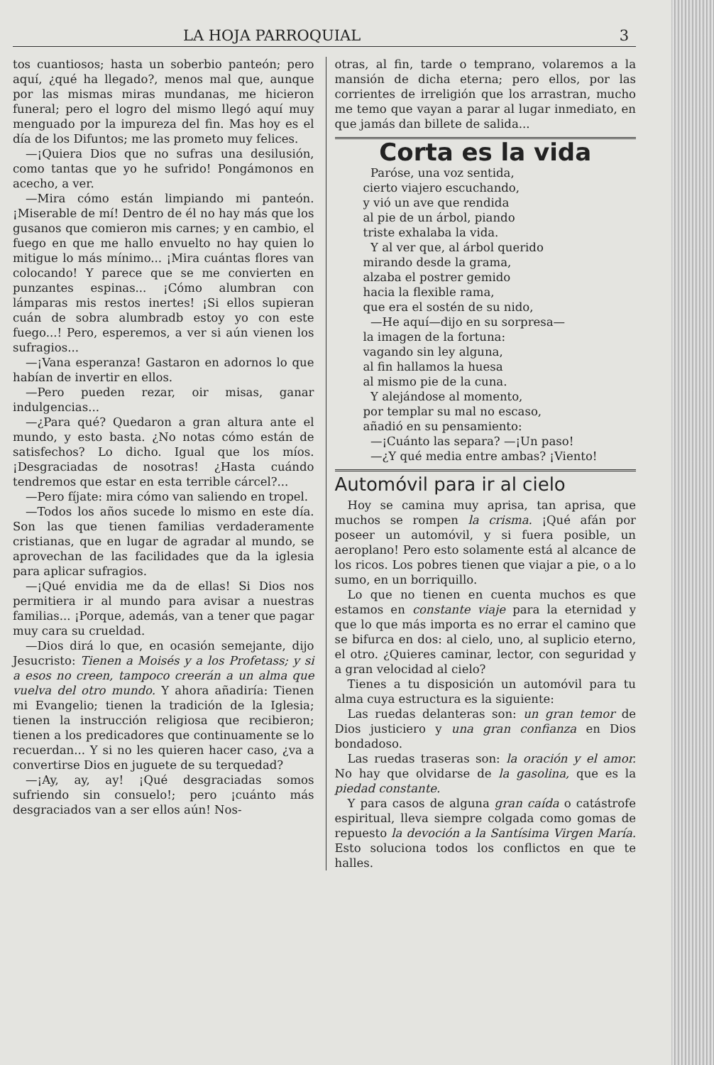LA HOJA PARROQUIAL 3
tos cuantiosos; hasta un soberbio panteón; pero aquí, ¿qué ha llegado?, menos mal que, aunque por las mismas miras mundanas, me hicieron funeral; pero el logro del mismo llegó aquí muy menguado por la impureza del fin. Mas hoy es el día de los Difuntos; me las prometo muy felices.
—¡Quiera Dios que no sufras una desilusión, como tantas que yo he sufrido! Pongámonos en acecho, a ver.
—Mira cómo están limpiando mi panteón. ¡Miserable de mí! Dentro de él no hay más que los gusanos que comieron mis carnes; y en cambio, el fuego en que me hallo envuelto no hay quien lo mitigue lo más mínimo... ¡Mira cuántas flores van colocando! Y parece que se me convierten en punzantes espinas... ¡Cómo alumbran con lámparas mis restos inertes! ¡Si ellos supieran cuán de sobra alumbradb estoy yo con este fuego...! Pero, esperemos, a ver si aún vienen los sufragios...
—¡Vana esperanza! Gastaron en adornos lo que habían de invertir en ellos.
—Pero pueden rezar, oir misas, ganar indulgencias...
—¿Para qué? Quedaron a gran altura ante el mundo, y esto basta. ¿No notas cómo están de satisfechos? Lo dicho. Igual que los míos. ¡Desgraciadas de nosotras! ¿Hasta cuándo tendremos que estar en esta terrible cárcel?...
—Pero fíjate: mira cómo van saliendo en tropel.
—Todos los años sucede lo mismo en este día. Son las que tienen familias verdaderamente cristianas, que en lugar de agradar al mundo, se aprovechan de las facilidades que da la iglesia para aplicar sufragios.
—¡Qué envidia me da de ellas! Si Dios nos permitiera ir al mundo para avisar a nuestras familias... ¡Porque, además, van a tener que pagar muy cara su crueldad.
—Dios dirá lo que, en ocasión semejante, dijo Jesucristo: Tienen a Moisés y a los Profetass; y si a esos no creen, tampoco creerán a un alma que vuelva del otro mundo. Y ahora añadiría: Tienen mi Evangelio; tienen la tradición de la Iglesia; tienen la instrucción religiosa que recibieron; tienen a los predicadores que continuamente se lo recuerdan... Y si no les quieren hacer caso, ¿va a convertirse Dios en juguete de su terquedad?
—¡Ay, ay, ay! ¡Qué desgraciadas somos sufriendo sin consuelo!; pero ¡cuánto más desgraciados van a ser ellos aún! Nos-
otras, al fin, tarde o temprano, volaremos a la mansión de dicha eterna; pero ellos, por las corrientes de irreligión que los arrastran, mucho me temo que vayan a parar al lugar inmediato, en que jamás dan billete de salida...
Corta es la vida
Paróse, una voz sentida,
cierto viajero escuchando,
y vió un ave que rendida
al pie de un árbol, piando
triste exhalaba la vida.
Y al ver que, al árbol querido
mirando desde la grama,
alzaba el postrer gemido
hacia la flexible rama,
que era el sostén de su nido,
—He aquí—dijo en su sorpresa—
la imagen de la fortuna:
vagando sin ley alguna,
al fin hallamos la huesa
al mismo pie de la cuna.
Y alejándose al momento,
por templar su mal no escaso,
añadió en su pensamiento:
—¡Cuánto las separa? —¡Un paso!
—¿Y qué media entre ambas? ¡Viento!
Automóvil para ir al cielo
Hoy se camina muy aprisa, tan aprisa, que muchos se rompen la crisma. ¡Qué afán por poseer un automóvil, y si fuera posible, un aeroplano! Pero esto solamente está al alcance de los ricos. Los pobres tienen que viajar a pie, o a lo sumo, en un borriquillo.
Lo que no tienen en cuenta muchos es que estamos en constante viaje para la eternidad y que lo que más importa es no errar el camino que se bifurca en dos: al cielo, uno, al suplicio eterno, el otro. ¿Quieres caminar, lector, con seguridad y a gran velocidad al cielo?
Tienes a tu disposición un automóvil para tu alma cuya estructura es la siguiente:
Las ruedas delanteras son: un gran temor de Dios justiciero y una gran confianza en Dios bondadoso.
Las ruedas traseras son: la oración y el amor. No hay que olvidarse de la gasolina, que es la piedad constante.
Y para casos de alguna gran caída o catástrofe espiritual, lleva siempre colgada como gomas de repuesto la devoción a la Santísima Virgen María. Esto soluciona todos los conflictos en que te halles.